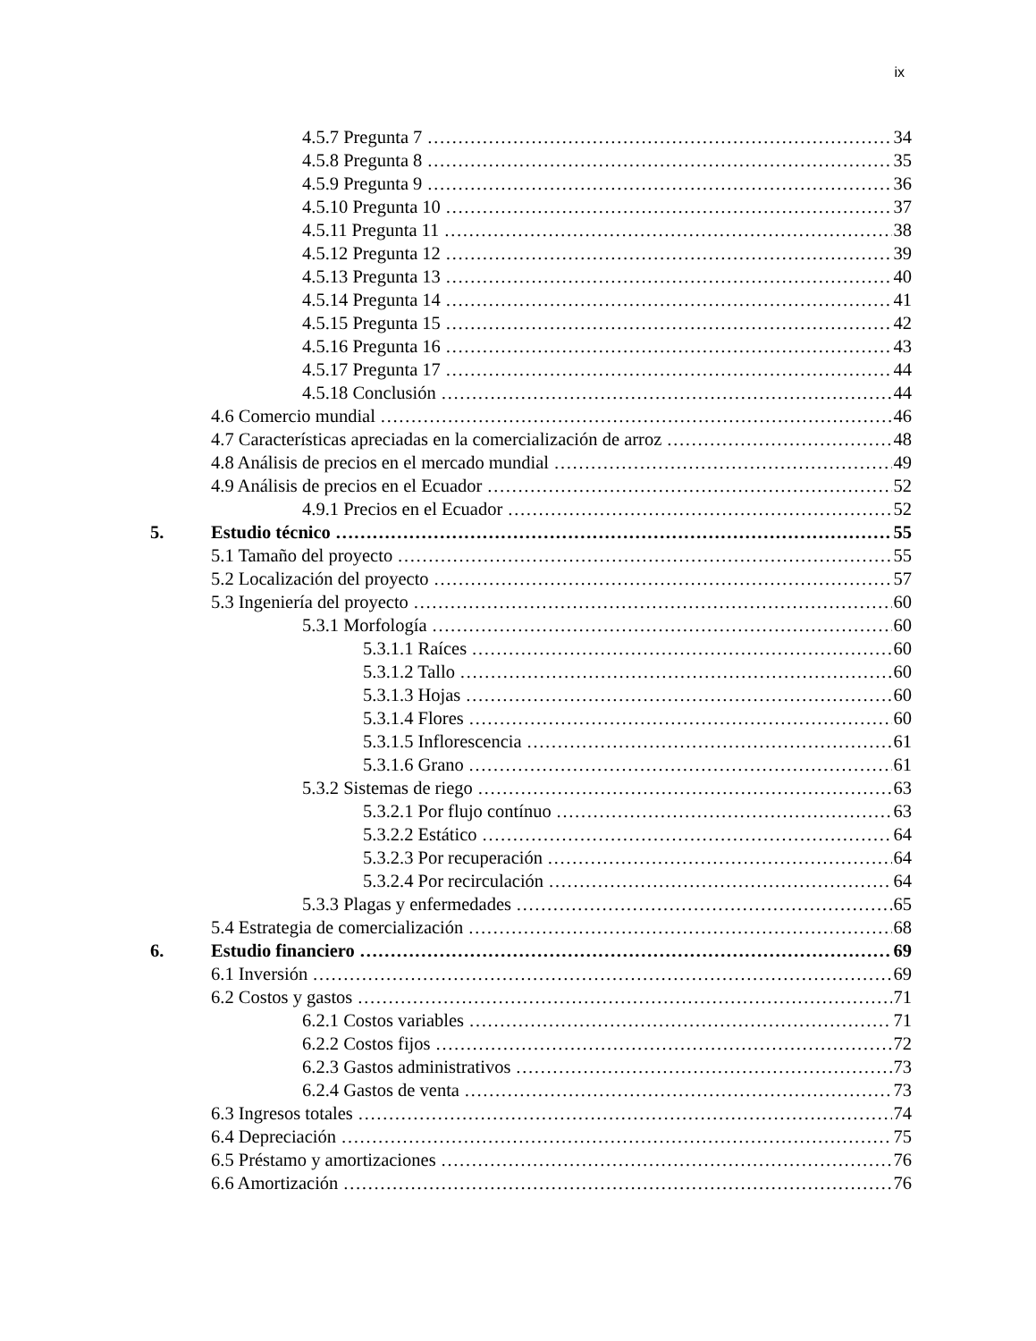ix
4.5.7 Pregunta 7 34
4.5.8 Pregunta 8 35
4.5.9 Pregunta 9 36
4.5.10 Pregunta 10 37
4.5.11 Pregunta 11 38
4.5.12 Pregunta 12 39
4.5.13 Pregunta 13 40
4.5.14 Pregunta 14 41
4.5.15 Pregunta 15 42
4.5.16 Pregunta 16 43
4.5.17 Pregunta 17 44
4.5.18 Conclusión 44
4.6 Comercio mundial 46
4.7 Características apreciadas en la comercialización de arroz 48
4.8 Análisis de precios en el mercado mundial 49
4.9 Análisis de precios en el Ecuador 52
4.9.1 Precios en el Ecuador 52
5. Estudio técnico 55
5.1 Tamaño del proyecto 55
5.2 Localización del proyecto 57
5.3 Ingeniería del proyecto 60
5.3.1 Morfología 60
5.3.1.1 Raíces 60
5.3.1.2 Tallo 60
5.3.1.3 Hojas 60
5.3.1.4 Flores 60
5.3.1.5 Inflorescencia 61
5.3.1.6 Grano 61
5.3.2 Sistemas de riego 63
5.3.2.1 Por flujo contínuo 63
5.3.2.2 Estático 64
5.3.2.3 Por recuperación 64
5.3.2.4 Por recirculación 64
5.3.3 Plagas y enfermedades 65
5.4 Estrategia de comercialización 68
6. Estudio financiero 69
6.1 Inversión 69
6.2 Costos y gastos 71
6.2.1 Costos variables 71
6.2.2 Costos fijos 72
6.2.3 Gastos administrativos 73
6.2.4 Gastos de venta 73
6.3 Ingresos totales 74
6.4 Depreciación 75
6.5 Préstamo y amortizaciones 76
6.6 Amortización 76